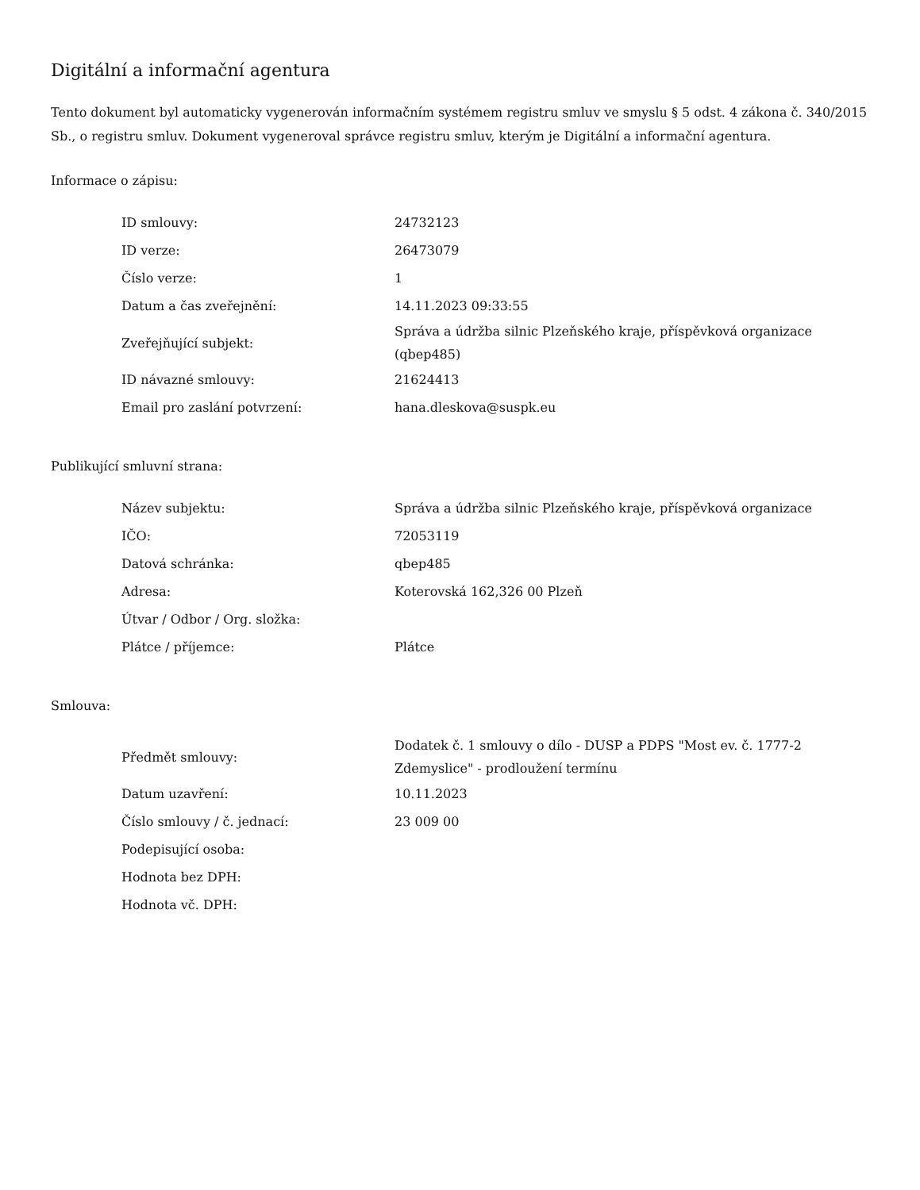Digitální a informační agentura
Tento dokument byl automaticky vygenerován informačním systémem registru smluv ve smyslu § 5 odst. 4 zákona č. 340/2015 Sb., o registru smluv. Dokument vygeneroval správce registru smluv, kterým je Digitální a informační agentura.
Informace o zápisu:
| ID smlouvy: | 24732123 |
| ID verze: | 26473079 |
| Číslo verze: | 1 |
| Datum a čas zveřejnění: | 14.11.2023 09:33:55 |
| Zveřejňující subjekt: | Správa a údržba silnic Plzeňského kraje, příspěvková organizace (qbep485) |
| ID návazné smlouvy: | 21624413 |
| Email pro zaslání potvrzení: | hana.dleskova@suspk.eu |
Publikující smluvní strana:
| Název subjektu: | Správa a údržba silnic Plzeňského kraje, příspěvková organizace |
| IČO: | 72053119 |
| Datová schránka: | qbep485 |
| Adresa: | Koterovská 162,326 00 Plzeň |
| Útvar / Odbor / Org. složka: | |
| Plátce / příjemce: | Plátce |
Smlouva:
| Předmět smlouvy: | Dodatek č. 1 smlouvy o dílo - DUSP a PDPS "Most ev. č. 1777-2 Zdemyslice" - prodloužení termínu |
| Datum uzavření: | 10.11.2023 |
| Číslo smlouvy / č. jednací: | 23 009 00 |
| Podepisující osoba: | |
| Hodnota bez DPH: | |
| Hodnota vč. DPH: | |